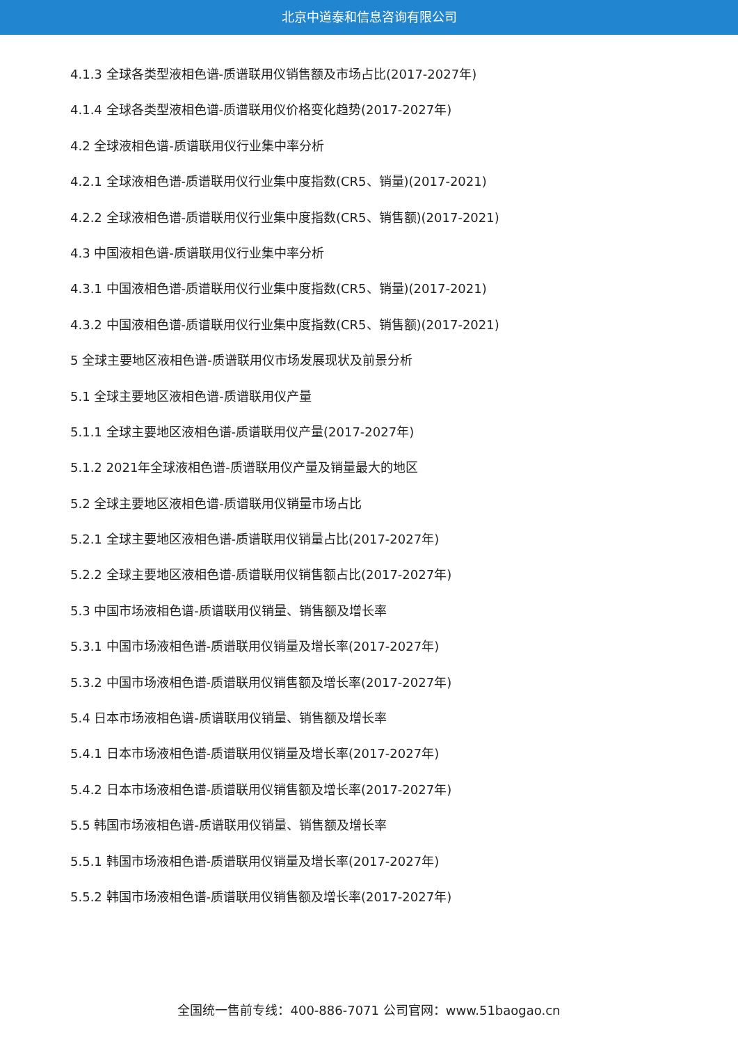北京中道泰和信息咨询有限公司
4.1.3 全球各类型液相色谱-质谱联用仪销售额及市场占比(2017-2027年)
4.1.4 全球各类型液相色谱-质谱联用仪价格变化趋势(2017-2027年)
4.2 全球液相色谱-质谱联用仪行业集中率分析
4.2.1 全球液相色谱-质谱联用仪行业集中度指数(CR5、销量)(2017-2021)
4.2.2 全球液相色谱-质谱联用仪行业集中度指数(CR5、销售额)(2017-2021)
4.3 中国液相色谱-质谱联用仪行业集中率分析
4.3.1 中国液相色谱-质谱联用仪行业集中度指数(CR5、销量)(2017-2021)
4.3.2 中国液相色谱-质谱联用仪行业集中度指数(CR5、销售额)(2017-2021)
5 全球主要地区液相色谱-质谱联用仪市场发展现状及前景分析
5.1 全球主要地区液相色谱-质谱联用仪产量
5.1.1 全球主要地区液相色谱-质谱联用仪产量(2017-2027年)
5.1.2 2021年全球液相色谱-质谱联用仪产量及销量最大的地区
5.2 全球主要地区液相色谱-质谱联用仪销量市场占比
5.2.1 全球主要地区液相色谱-质谱联用仪销量占比(2017-2027年)
5.2.2 全球主要地区液相色谱-质谱联用仪销售额占比(2017-2027年)
5.3 中国市场液相色谱-质谱联用仪销量、销售额及增长率
5.3.1 中国市场液相色谱-质谱联用仪销量及增长率(2017-2027年)
5.3.2 中国市场液相色谱-质谱联用仪销售额及增长率(2017-2027年)
5.4 日本市场液相色谱-质谱联用仪销量、销售额及增长率
5.4.1 日本市场液相色谱-质谱联用仪销量及增长率(2017-2027年)
5.4.2 日本市场液相色谱-质谱联用仪销售额及增长率(2017-2027年)
5.5 韩国市场液相色谱-质谱联用仪销量、销售额及增长率
5.5.1 韩国市场液相色谱-质谱联用仪销量及增长率(2017-2027年)
5.5.2 韩国市场液相色谱-质谱联用仪销售额及增长率(2017-2027年)
全国统一售前专线：400-886-7071 公司官网：www.51baogao.cn